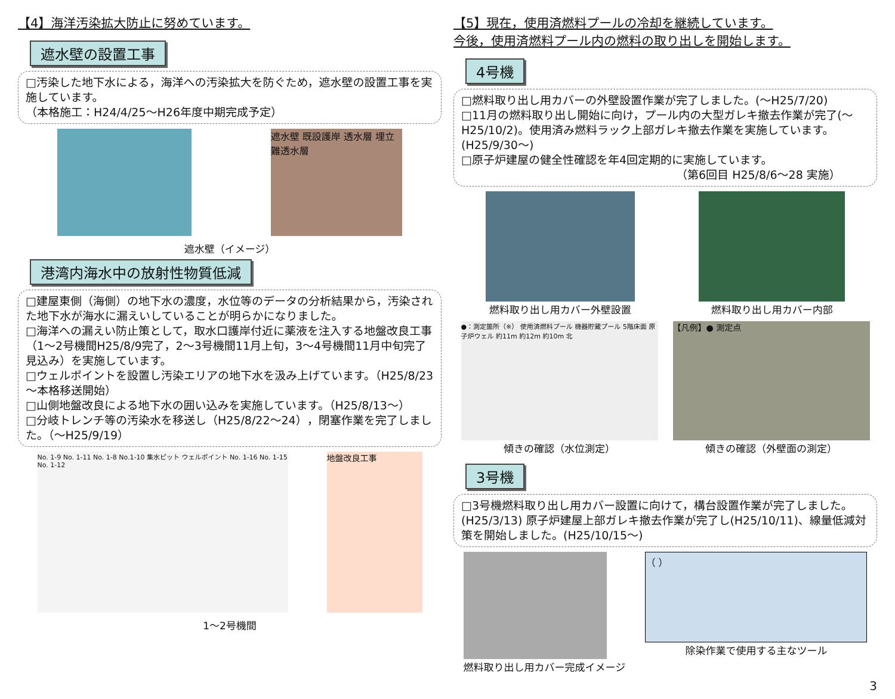【4】海洋汚染拡大防止に努めています。
遮水壁の設置工事
□汚染した地下水による，海洋への汚染拡大を防ぐため，遮水壁の設置工事を実施しています。
（本格施工：H24/4/25～H26年度中期完成予定）
遮水壁 既設護岸 透水層 埋立 難透水層
遮水壁（イメージ）
港湾内海水中の放射性物質低減
□建屋東側（海側）の地下水の濃度，水位等のデータの分析結果から，汚染された地下水が海水に漏えいしていることが明らかになりました。
□海洋への漏えい防止策として，取水口護岸付近に薬液を注入する地盤改良工事（1～2号機間H25/8/9完了，2～3号機間11月上旬，3～4号機間11月中旬完了見込み）を実施しています。
□ウェルポイントを設置し汚染エリアの地下水を汲み上げています。（H25/8/23～本格移送開始）
□山側地盤改良による地下水の囲い込みを実施しています。（H25/8/13～）
□分岐トレンチ等の汚染水を移送し（H25/8/22～24），閉塞作業を完了しました。（～H25/9/19）
No. 1-9 No. 1-11 No. 1-8 No.1-10 集水ピット ウェルポイント No. 1-16 No. 1-15 No. 1-12
地盤改良工事
1～2号機間
【5】現在，使用済燃料プールの冷却を継続しています。
今後，使用済燃料プール内の燃料の取り出しを開始します。
4号機
□燃料取り出し用カバーの外壁設置作業が完了しました。(～H25/7/20)
□11月の燃料取り出し開始に向け，プール内の大型ガレキ撤去作業が完了(～H25/10/2)。使用済み燃料ラック上部ガレキ撤去作業を実施しています。(H25/9/30～)
□原子炉建屋の健全性確認を年4回定期的に実施しています。
（第6回目 H25/8/6～28 実施）
燃料取り出し用カバー外壁設置 燃料取り出し用カバー内部
●：測定箇所（※） 使用済燃料プール 機器貯蔵プール 5階床面 原子炉ウェル 約11m 約12m 約10m 北
傾きの確認（水位測定）
【凡例】● 測定点
傾きの確認（外壁面の測定）
3号機
□3号機燃料取り出し用カバー設置に向けて，構台設置作業が完了しました。(H25/3/13) 原子炉建屋上部ガレキ撤去作業が完了し(H25/10/11)、線量低減対策を開始しました。(H25/10/15～)
燃料取り出し用カバー完成イメージ
（ ）
除染作業で使用する主なツール
3